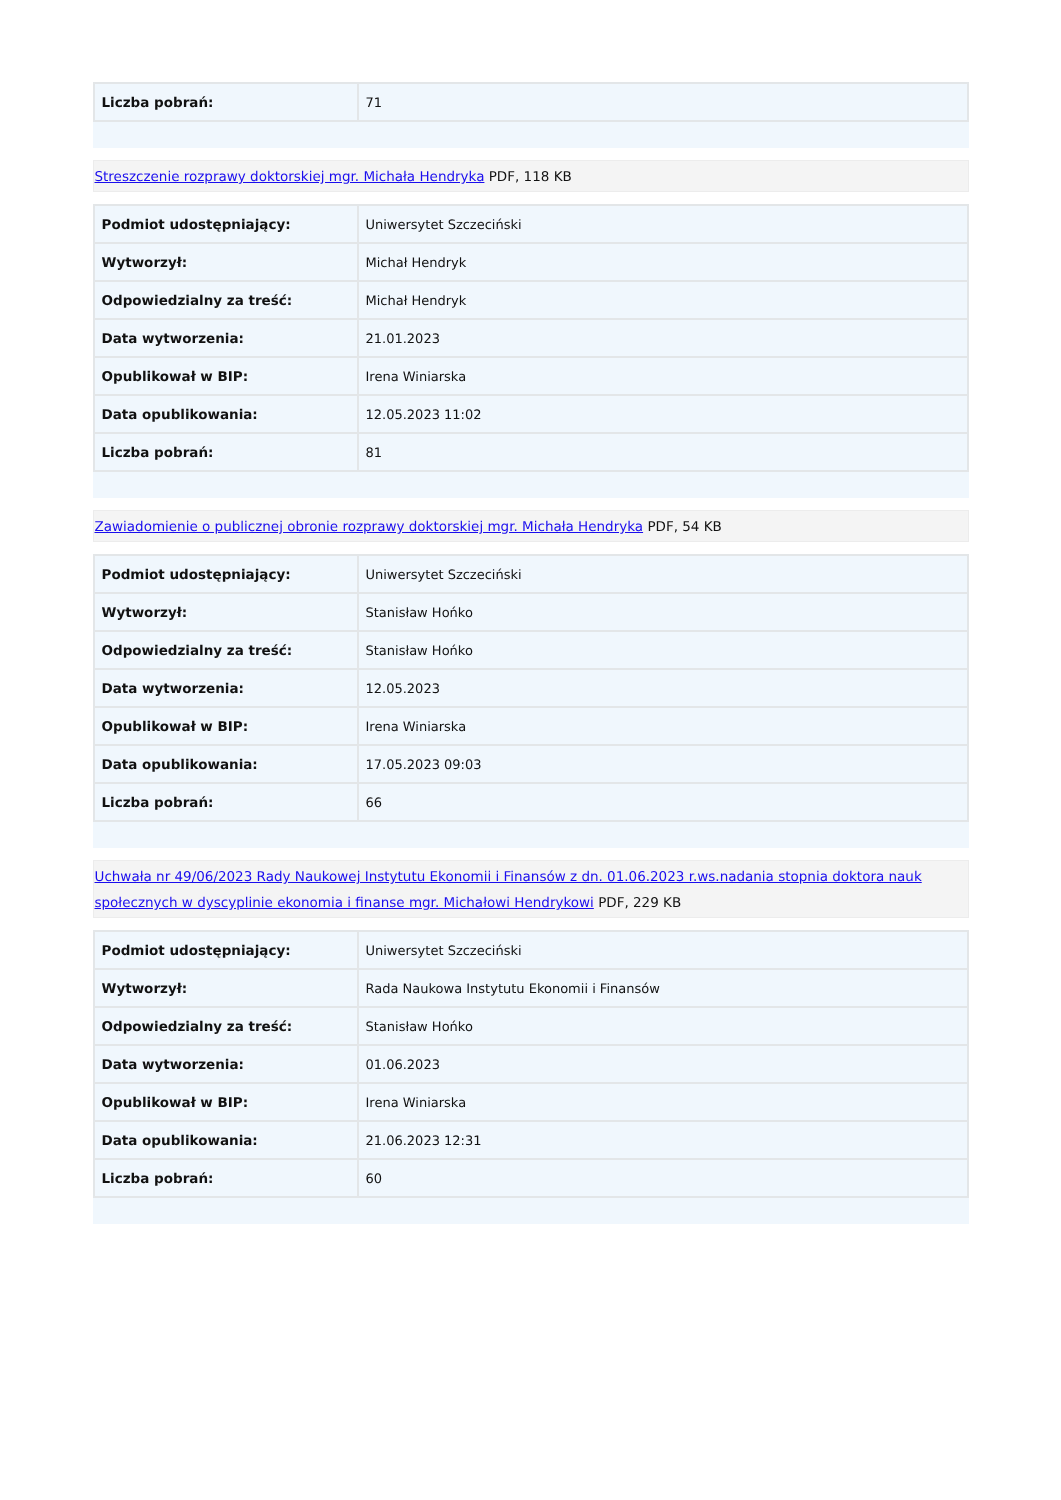| Liczba pobrań: | 71 |
Streszczenie rozprawy doktorskiej mgr. Michała Hendryka PDF, 118 KB
| Podmiot udostępniający: | Uniwersytet Szczeciński |
| Wytworzył: | Michał Hendryk |
| Odpowiedzialny za treść: | Michał Hendryk |
| Data wytworzenia: | 21.01.2023 |
| Opublikował w BIP: | Irena Winiarska |
| Data opublikowania: | 12.05.2023 11:02 |
| Liczba pobrań: | 81 |
Zawiadomienie o publicznej obronie rozprawy doktorskiej mgr. Michała Hendryka PDF, 54 KB
| Podmiot udostępniający: | Uniwersytet Szczeciński |
| Wytworzył: | Stanisław Hońko |
| Odpowiedzialny za treść: | Stanisław Hońko |
| Data wytworzenia: | 12.05.2023 |
| Opublikował w BIP: | Irena Winiarska |
| Data opublikowania: | 17.05.2023 09:03 |
| Liczba pobrań: | 66 |
Uchwała nr 49/06/2023 Rady Naukowej Instytutu Ekonomii i Finansów z dn. 01.06.2023 r.ws.nadania stopnia doktora nauk społecznych w dyscyplinie ekonomia i finanse mgr. Michałowi Hendrykowi PDF, 229 KB
| Podmiot udostępniający: | Uniwersytet Szczeciński |
| Wytworzył: | Rada Naukowa Instytutu Ekonomii i Finansów |
| Odpowiedzialny za treść: | Stanisław Hońko |
| Data wytworzenia: | 01.06.2023 |
| Opublikował w BIP: | Irena Winiarska |
| Data opublikowania: | 21.06.2023 12:31 |
| Liczba pobrań: | 60 |